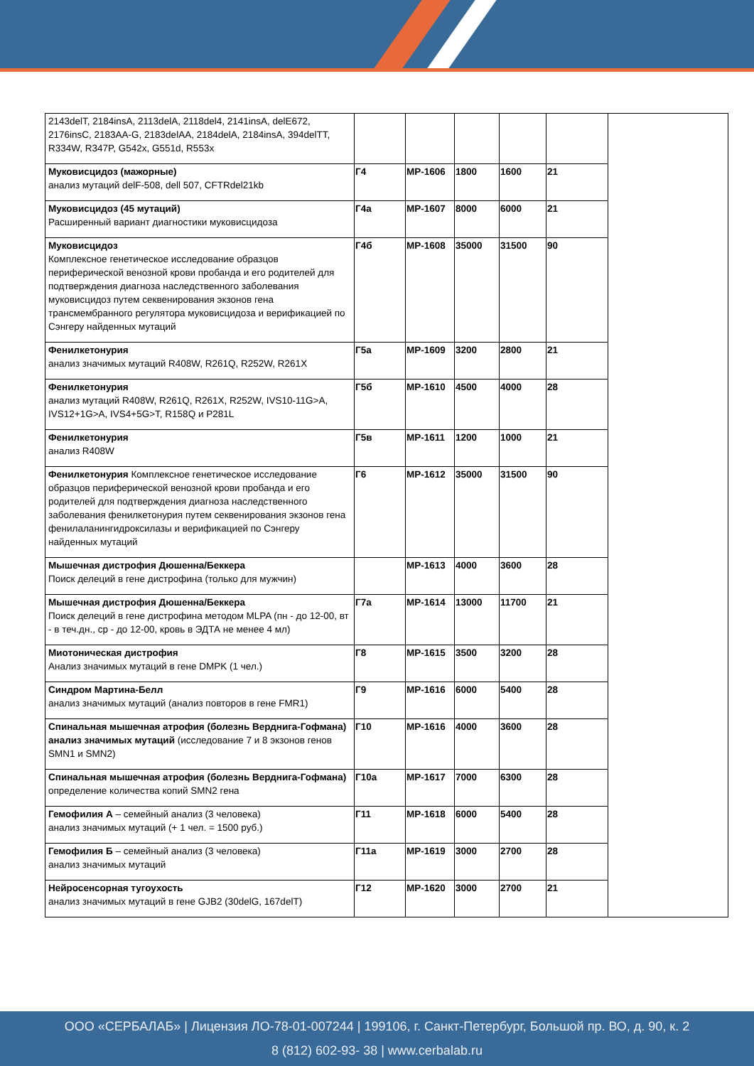| 2143delT, 2184insA, 2113delA, 2118del4, 2141insA, delE672, 2176insC, 2183AA-G, 2183delAA, 2184delA, 2184insA, 394delTT, R334W, R347P, G542x, G551d, R553x | | | | | | |
| Муковисцидоз (мажорные) анализ мутаций delF-508, dell 507, CFTRdel21kb | Г4 | MP-1606 | 1800 | 1600 | 21 | |
| Муковисцидоз (45 мутаций) Расширенный вариант диагностики муковисцидоза | Г4а | MP-1607 | 8000 | 6000 | 21 | |
| Муковисцидоз Комплексное генетическое исследование образцов периферической венозной крови пробанда и его родителей для подтверждения диагноза наследственного заболевания муковисцидоз путем секвенирования экзонов гена трансмембранного регулятора муковисцидоза и верификацией по Сэнгеру найденных мутаций | Г4б | MP-1608 | 35000 | 31500 | 90 | |
| Фенилкетонурия анализ значимых мутаций R408W, R261Q, R252W, R261X | Г5а | MP-1609 | 3200 | 2800 | 21 | |
| Фенилкетонурия анализ мутаций R408W, R261Q, R261X, R252W, IVS10-11G>A, IVS12+1G>A, IVS4+5G>T, R158Q и P281L | Г5б | MP-1610 | 4500 | 4000 | 28 | |
| Фенилкетонурия анализ R408W | Г5в | MP-1611 | 1200 | 1000 | 21 | |
| Фенилкетонурия Комплексное генетическое исследование образцов периферической венозной крови пробанда и его родителей для подтверждения диагноза наследственного заболевания фенилкетонурия путем секвенирования экзонов гена фенилаланингидроксилазы и верификацией по Сэнгеру найденных мутаций | Г6 | MP-1612 | 35000 | 31500 | 90 | |
| Мышечная дистрофия Дюшенна/Беккера Поиск делеций в гене дистрофина (только для мужчин) | | MP-1613 | 4000 | 3600 | 28 | |
| Мышечная дистрофия Дюшенна/Беккера Поиск делеций в гене дистрофина методом MLPA (пн - до 12-00, вт - в теч.дн., ср - до 12-00, кровь в ЭДТА не менее 4 мл) | Г7а | MP-1614 | 13000 | 11700 | 21 | |
| Миотоническая дистрофия Анализ значимых мутаций в гене DMPK (1 чел.) | Г8 | MP-1615 | 3500 | 3200 | 28 | |
| Синдром Мартина-Белл анализ значимых мутаций (анализ повторов в гене FMR1) | Г9 | MP-1616 | 6000 | 5400 | 28 | |
| Спинальная мышечная атрофия (болезнь Верднига-Гофман­а) анализ значимых мутаций (исследование 7 и 8 экзонов генов SMN1 и SMN2) | Г10 | MP-1616 | 4000 | 3600 | 28 | |
| Спинальная мышечная атрофия (болезнь Верднига-Гофмана) определение количества копий SMN2 гена | Г10а | MP-1617 | 7000 | 6300 | 28 | |
| Гемофилия А – семейный анализ (3 человека) анализ значимых мутаций (+ 1 чел. = 1500 руб.) | Г11 | MP-1618 | 6000 | 5400 | 28 | |
| Гемофилия Б – семейный анализ (3 человека) анализ значимых мутаций | Г11а | MP-1619 | 3000 | 2700 | 28 | |
| Нейросенсорная тугоухость анализ значимых мутаций в гене GJB2 (30delG, 167delT) | Г12 | MP-1620 | 3000 | 2700 | 21 | |
ООО «СЕРБАЛАБ» | Лицензия ЛО-78-01-007244 | 199106, г. Санкт-Петербург, Большой пр. ВО, д. 90, к. 2
8 (812) 602-93- 38 | www.cerbalab.ru